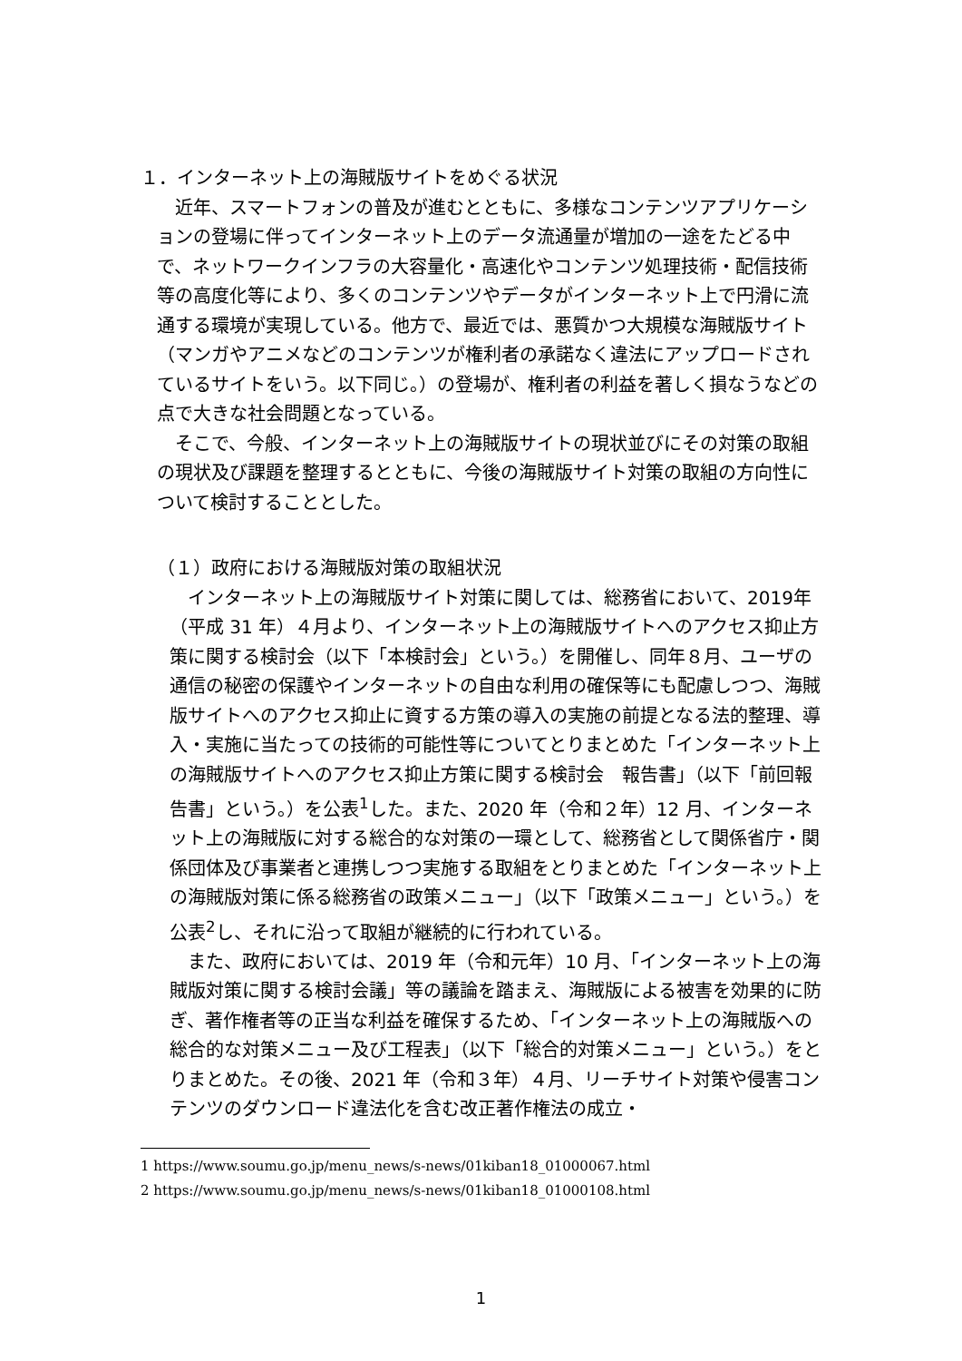１．インターネット上の海賊版サイトをめぐる状況
　近年、スマートフォンの普及が進むとともに、多様なコンテンツアプリケーションの登場に伴ってインターネット上のデータ流通量が増加の一途をたどる中で、ネットワークインフラの大容量化・高速化やコンテンツ処理技術・配信技術等の高度化等により、多くのコンテンツやデータがインターネット上で円滑に流通する環境が実現している。他方で、最近では、悪質かつ大規模な海賊版サイト（マンガやアニメなどのコンテンツが権利者の承諾なく違法にアップロードされているサイトをいう。以下同じ。）の登場が、権利者の利益を著しく損なうなどの点で大きな社会問題となっている。
　そこで、今般、インターネット上の海賊版サイトの現状並びにその対策の取組の現状及び課題を整理するとともに、今後の海賊版サイト対策の取組の方向性について検討することとした。
（１）政府における海賊版対策の取組状況
　インターネット上の海賊版サイト対策に関しては、総務省において、2019年（平成 31 年）４月より、インターネット上の海賊版サイトへのアクセス抑止方策に関する検討会（以下「本検討会」という。）を開催し、同年８月、ユーザの通信の秘密の保護やインターネットの自由な利用の確保等にも配慮しつつ、海賊版サイトへのアクセス抑止に資する方策の導入の実施の前提となる法的整理、導入・実施に当たっての技術的可能性等についてとりまとめた「インターネット上の海賊版サイトへのアクセス抑止方策に関する検討会　報告書」（以下「前回報告書」という。）を公表<sup>1</sup>した。また、2020 年（令和２年）12 月、インターネット上の海賊版に対する総合的な対策の一環として、総務省として関係省庁・関係団体及び事業者と連携しつつ実施する取組をとりまとめた「インターネット上の海賊版対策に係る総務省の政策メニュー」（以下「政策メニュー」という。）を公表<sup>2</sup>し、それに沿って取組が継続的に行われている。
　また、政府においては、2019 年（令和元年）10 月、「インターネット上の海賊版対策に関する検討会議」等の議論を踏まえ、海賊版による被害を効果的に防ぎ、著作権者等の正当な利益を確保するため、「インターネット上の海賊版への総合的な対策メニュー及び工程表」（以下「総合的対策メニュー」という。）をとりまとめた。その後、2021 年（令和３年）４月、リーチサイト対策や侵害コンテンツのダウンロード違法化を含む改正著作権法の成立・
1 https://www.soumu.go.jp/menu_news/s-news/01kiban18_01000067.html
2 https://www.soumu.go.jp/menu_news/s-news/01kiban18_01000108.html
1